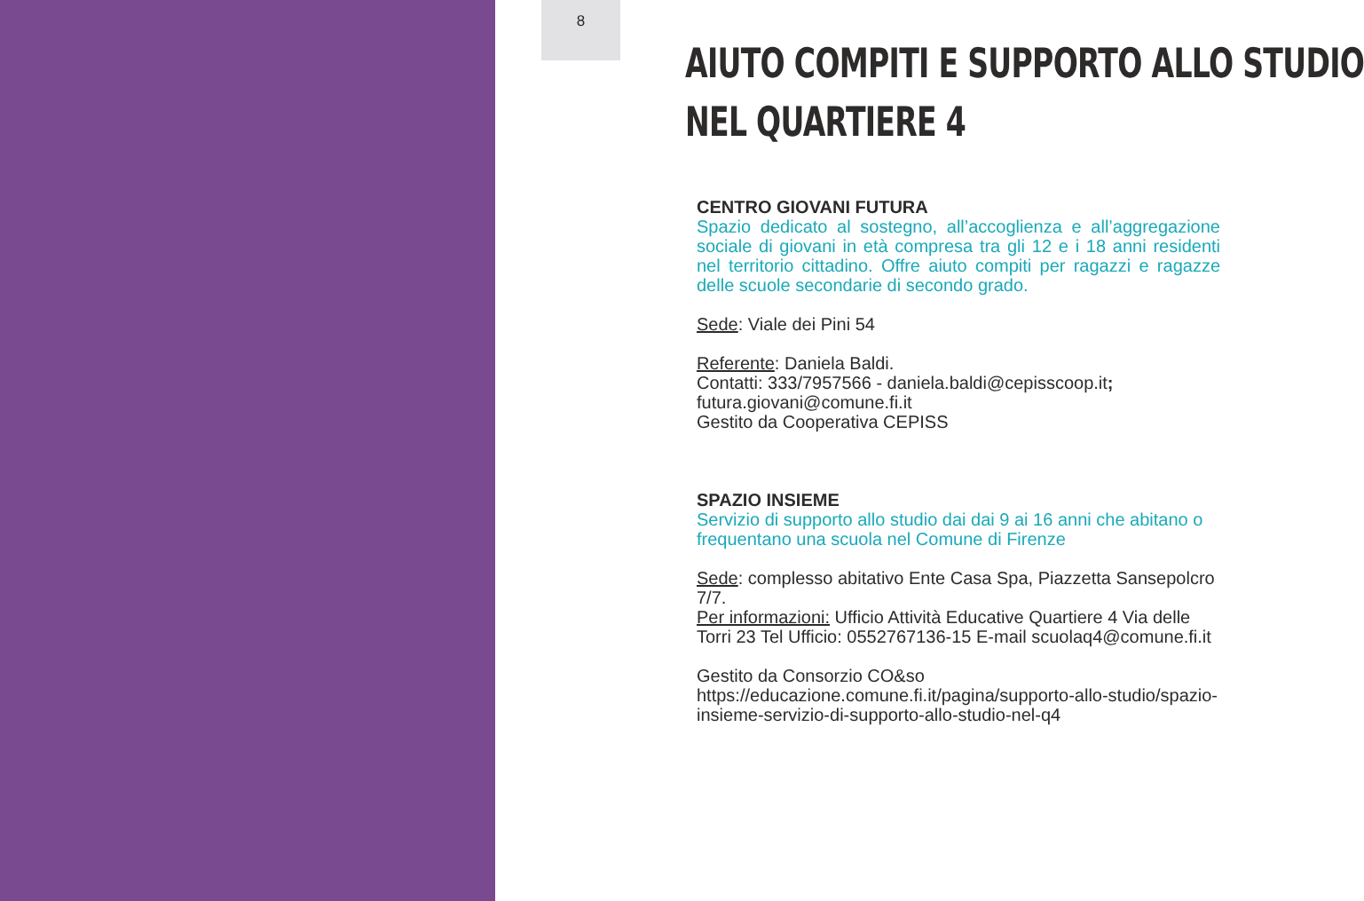8
AIUTO COMPITI E SUPPORTO ALLO STUDIO
NEL QUARTIERE 4
CENTRO GIOVANI FUTURA
Spazio dedicato al sostegno, all’accoglienza e all’aggregazione sociale di giovani in età compresa tra gli 12 e i 18 anni residenti nel territorio cittadino. Offre aiuto compiti per ragazzi e ragazze delle scuole secondarie di secondo grado.
Sede: Viale dei Pini 54
Referente: Daniela Baldi.
Contatti: 333/7957566 - daniela.baldi@cepisscoop.it; futura.giovani@comune.fi.it
Gestito da Cooperativa CEPISS
SPAZIO INSIEME
Servizio di supporto allo studio dai dai 9 ai 16 anni che abitano o frequentano una scuola nel Comune di Firenze
Sede: complesso abitativo Ente Casa Spa, Piazzetta Sansepolcro 7/7.
Per informazioni: Ufficio Attività Educative Quartiere 4 Via delle Torri 23 Tel Ufficio: 0552767136-15 E-mail scuolaq4@comune.fi.it
Gestito da Consorzio CO&so
https://educazione.comune.fi.it/pagina/supporto-allo-studio/spazio-insieme-servizio-di-supporto-allo-studio-nel-q4